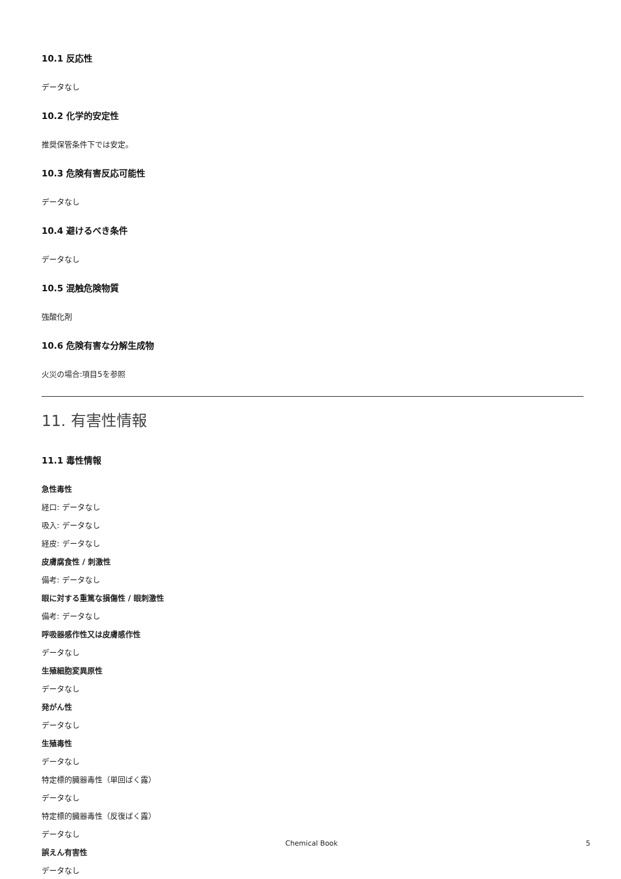10.1 反応性
データなし
10.2 化学的安定性
推奨保管条件下では安定。
10.3 危険有害反応可能性
データなし
10.4 避けるべき条件
データなし
10.5 混触危険物質
強酸化剤
10.6 危険有害な分解生成物
火災の場合:項目5を参照
11. 有害性情報
11.1 毒性情報
急性毒性
経口: データなし
吸入: データなし
経皮: データなし
皮膚腐食性 / 刺激性
備考: データなし
眼に対する重篤な損傷性 / 眼刺激性
備考: データなし
呼吸器感作性又は皮膚感作性
データなし
生殖細胞変異原性
データなし
発がん性
データなし
生殖毒性
データなし
特定標的臓器毒性（単回ばく露）
データなし
特定標的臓器毒性（反復ばく露）
データなし
誤えん有害性
データなし
Chemical Book 5